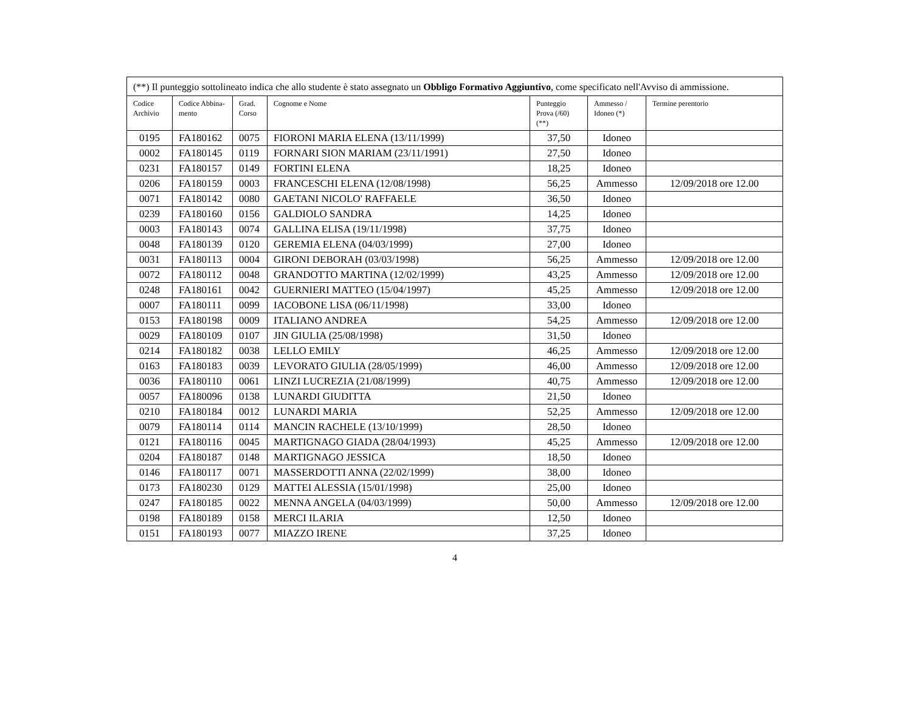| (**) Il punteggio sottolineato indica che allo studente è stato assegnato un Obbligo Formativo Aggiuntivo , come specificato nell'Avviso di ammissione. | | | | | | |
| Codice Archivio | Codice Abbina- mento | Grad. Corso | Cognome e Nome | Punteggio Prova (/60) (**) | Ammesso / Idoneo (*) | Termine perentorio |
| 0195 | FA180162 | 0075 | FIORONI MARIA ELENA (13/11/1999) | 37,50 | Idoneo | |
| 0002 | FA180145 | 0119 | FORNARI SION MARIAM (23/11/1991) | 27,50 | Idoneo | |
| 0231 | FA180157 | 0149 | FORTINI ELENA | 18,25 | Idoneo | |
| 0206 | FA180159 | 0003 | FRANCESCHI ELENA (12/08/1998) | 56,25 | Ammesso | 12/09/2018 ore 12.00 |
| 0071 | FA180142 | 0080 | GAETANI NICOLO' RAFFAELE | 36,50 | Idoneo | |
| 0239 | FA180160 | 0156 | GALDIOLO SANDRA | 14,25 | Idoneo | |
| 0003 | FA180143 | 0074 | GALLINA ELISA (19/11/1998) | 37,75 | Idoneo | |
| 0048 | FA180139 | 0120 | GEREMIA ELENA (04/03/1999) | 27,00 | Idoneo | |
| 0031 | FA180113 | 0004 | GIRONI DEBORAH (03/03/1998) | 56,25 | Ammesso | 12/09/2018 ore 12.00 |
| 0072 | FA180112 | 0048 | GRANDOTTO MARTINA (12/02/1999) | 43,25 | Ammesso | 12/09/2018 ore 12.00 |
| 0248 | FA180161 | 0042 | GUERNIERI MATTEO (15/04/1997) | 45,25 | Ammesso | 12/09/2018 ore 12.00 |
| 0007 | FA180111 | 0099 | IACOBONE LISA (06/11/1998) | 33,00 | Idoneo | |
| 0153 | FA180198 | 0009 | ITALIANO ANDREA | 54,25 | Ammesso | 12/09/2018 ore 12.00 |
| 0029 | FA180109 | 0107 | JIN GIULIA (25/08/1998) | 31,50 | Idoneo | |
| 0214 | FA180182 | 0038 | LELLO EMILY | 46,25 | Ammesso | 12/09/2018 ore 12.00 |
| 0163 | FA180183 | 0039 | LEVORATO GIULIA (28/05/1999) | 46,00 | Ammesso | 12/09/2018 ore 12.00 |
| 0036 | FA180110 | 0061 | LINZI LUCREZIA (21/08/1999) | 40,75 | Ammesso | 12/09/2018 ore 12.00 |
| 0057 | FA180096 | 0138 | LUNARDI GIUDITTA | 21,50 | Idoneo | |
| 0210 | FA180184 | 0012 | LUNARDI MARIA | 52,25 | Ammesso | 12/09/2018 ore 12.00 |
| 0079 | FA180114 | 0114 | MANCIN RACHELE (13/10/1999) | 28,50 | Idoneo | |
| 0121 | FA180116 | 0045 | MARTIGNAGO GIADA (28/04/1993) | 45,25 | Ammesso | 12/09/2018 ore 12.00 |
| 0204 | FA180187 | 0148 | MARTIGNAGO JESSICA | 18,50 | Idoneo | |
| 0146 | FA180117 | 0071 | MASSERDOTTI ANNA (22/02/1999) | 38,00 | Idoneo | |
| 0173 | FA180230 | 0129 | MATTEI ALESSIA (15/01/1998) | 25,00 | Idoneo | |
| 0247 | FA180185 | 0022 | MENNA ANGELA (04/03/1999) | 50,00 | Ammesso | 12/09/2018 ore 12.00 |
| 0198 | FA180189 | 0158 | MERCI ILARIA | 12,50 | Idoneo | |
| 0151 | FA180193 | 0077 | MIAZZO IRENE | 37,25 | Idoneo | |
4